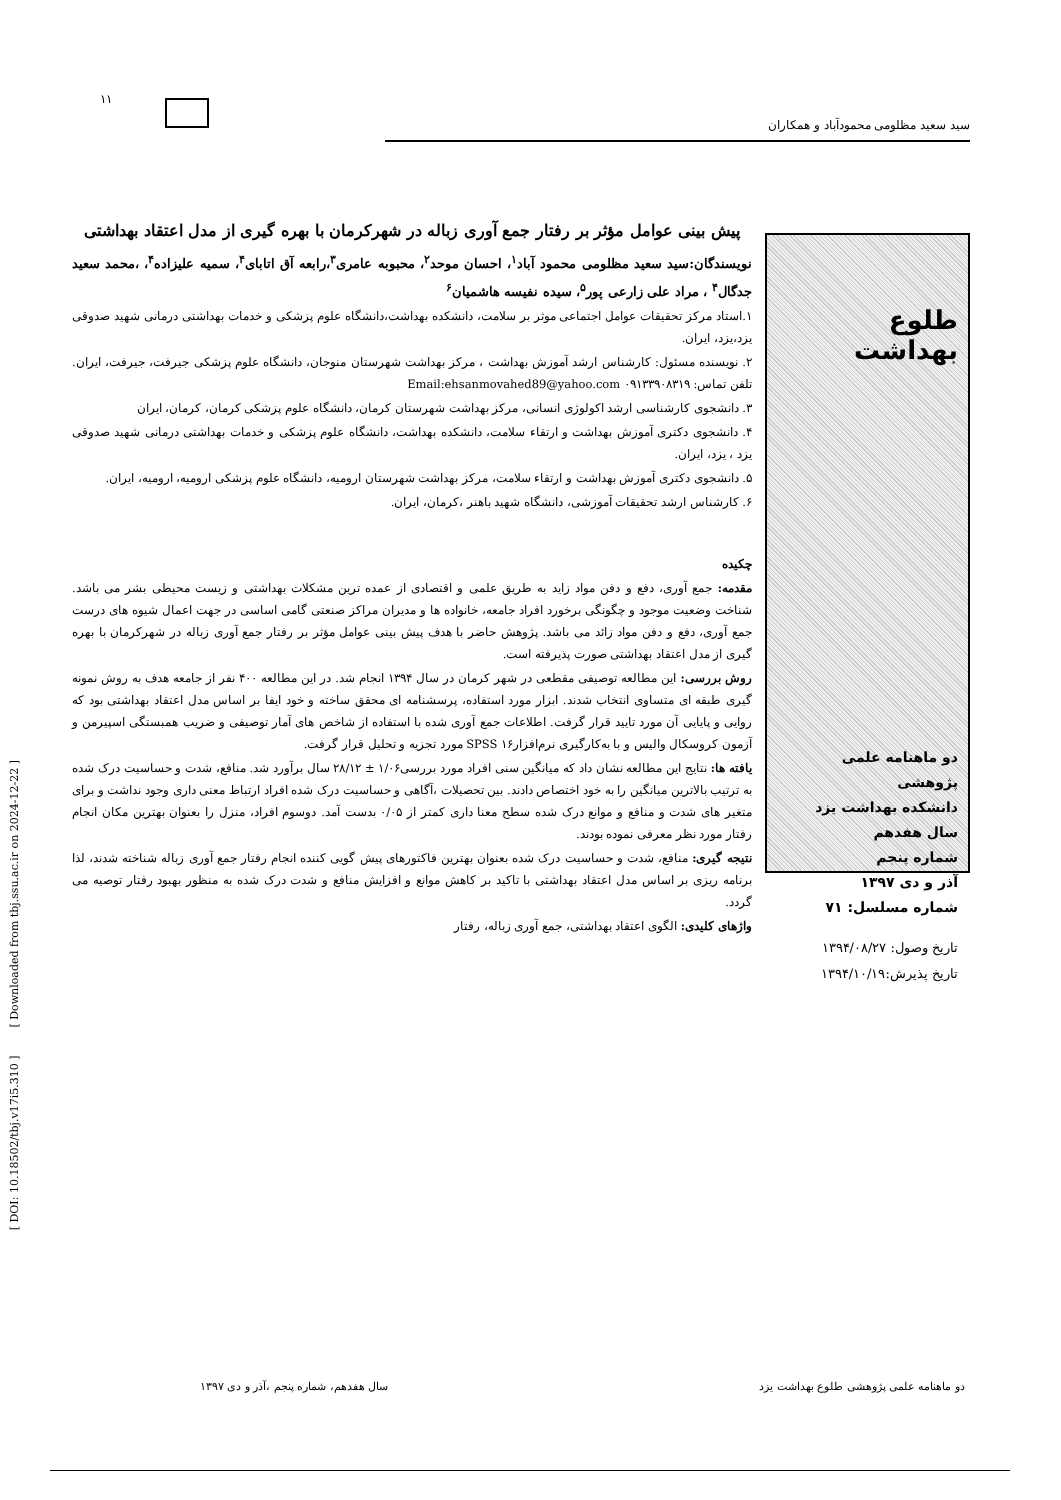۱۱
سید سعید مظلومی محمودآباد و همکاران
طلوع بهداشت
دو ماهنامه علمی پژوهشی
دانشکده بهداشت یزد
سال هفدهم
شماره پنجم
آذر و دی ۱۳۹۷
شماره مسلسل: ۷۱
تاریخ وصول: ۱۳۹۴/۰۸/۲۷
تاریخ پذیرش:۱۳۹۴/۱۰/۱۹
پیش بینی عوامل مؤثر بر رفتار جمع آوری زباله در شهرکرمان با بهره گیری از مدل اعتقاد بهداشتی
نویسندگان:سید سعید مظلومی محمود آباد<sup>۱</sup>، احسان موحد<sup>۲</sup>، محبوبه عامری<sup>۳</sup>،رابعه آق اتابای<sup>۴</sup>، سمیه علیزاده<sup>۴</sup>، ،محمد سعید جدگال<sup>۴</sup> ، مراد علی زارعی پور<sup>۵</sup>، سیده نفیسه هاشمیان<sup>۶</sup>
۱.استاد مرکز تحقیقات عوامل اجتماعی موثر بر سلامت، دانشکده بهداشت،دانشگاه علوم پزشکی و خدمات بهداشتی درمانی شهید صدوقی یزد،یزد، ایران.
۲. نویسنده مسئول: کارشناس ارشد آموزش بهداشت ، مرکز بهداشت شهرستان منوجان، دانشگاه علوم پزشکی جیرفت، جیرفت، ایران. تلفن تماس: ۰۹۱۳۳۹۰۸۳۱۹ Email:ehsanmovahed89@yahoo.com
۳. دانشجوی کارشناسی ارشد اکولوژی انسانی، مرکز بهداشت شهرستان کرمان، دانشگاه علوم پزشکی کرمان، کرمان، ایران
۴. دانشجوی دکتری آموزش بهداشت و ارتقاء سلامت، دانشکده بهداشت، دانشگاه علوم پزشکی و خدمات بهداشتی درمانی شهید صدوقی یزد ، یزد، ایران.
۵. دانشجوی دکتری آموزش بهداشت و ارتقاء سلامت، مرکز بهداشت شهرستان ارومیه، دانشگاه علوم پزشکی ارومیه، ارومیه، ایران.
۶. کارشناس ارشد تحقیقات آموزشی، دانشگاه شهید باهنر ،کرمان، ایران.
چکیده
مقدمه: جمع آوری، دفع و دفن مواد زاید به طریق علمی و اقتصادی از عمده ترین مشکلات بهداشتی و زیست محیطی بشر می باشد. شناخت وضعیت موجود و چگونگی برخورد افراد جامعه، خانواده ها و مدیران مراکز صنعتی گامی اساسی در جهت اعمال شیوه های درست جمع آوری، دفع و دفن مواد زائد می باشد. پژوهش حاضر با هدف پیش بینی عوامل مؤثر بر رفتار جمع آوری زباله در شهرکرمان با بهره گیری از مدل اعتقاد بهداشتی صورت پذیرفته است.
روش بررسی: این مطالعه توصیفی مقطعی در شهر کرمان در سال ۱۳۹۴ انجام شد. در این مطالعه ۴۰۰ نفر از جامعه هدف به روش نمونه گیری طبقه ای متساوی انتخاب شدند. ابزار مورد استفاده، پرسشنامه ای محقق ساخته و خود ایفا بر اساس مدل اعتقاد بهداشتی بود که روایی و پایایی آن مورد تایید قرار گرفت. اطلاعات جمع آوری شده با استفاده از شاخص های آمار توصیفی و ضریب همبستگی اسپیرمن و آزمون کروسکال والیس و با به‌کارگیری نرم‌افزار۱۶ SPSS مورد تجزیه و تحلیل قرار گرفت.
یافته ها: نتایج این مطالعه نشان داد که میانگین سنی افراد مورد بررسی۱/۰۶ ± ۲۸/۱۲ سال برآورد شد. منافع، شدت و حساسیت درک شده به ترتیب بالاترین میانگین را به خود اختصاص دادند. بین تحصیلات ،آگاهی و حساسیت درک شده افراد ارتباط معنی داری وجود نداشت و برای متغیر های شدت و منافع و موانع درک شده سطح معنا داری کمتر از ۰/۰۵ بدست آمد. دوسوم افراد، منزل را بعنوان بهترین مکان انجام رفتار مورد نظر معرفی نموده بودند.
نتیجه گیری: منافع، شدت و حساسیت درک شده بعنوان بهترین فاکتورهای پیش گویی کننده انجام رفتار جمع آوری زباله شناخته شدند، لذا برنامه ریزی بر اساس مدل اعتقاد بهداشتی با تاکید بر کاهش موانع و افزایش منافع و شدت درک شده به منظور بهبود رفتار توصیه می گردد.
واژهای کلیدی: الگوی اعتقاد بهداشتی، جمع آوری زباله، رفتار
[ DOI: 10.18502/tbj.v17i5.310 ] [ Downloaded from tbj.ssu.ac.ir on 2024-12-22 ]
دو ماهنامه علمی پژوهشی طلوع بهداشت یزد سال هفدهم، شماره پنجم ،آذر و دی ۱۳۹۷